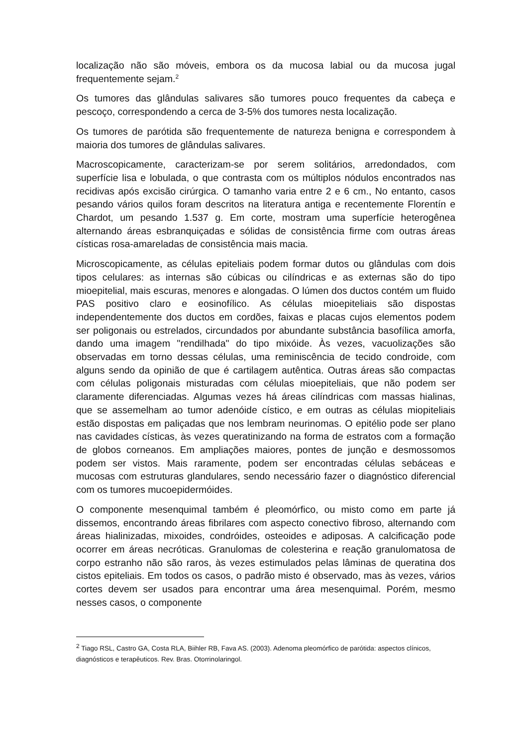localização não são móveis, embora os da mucosa labial ou da mucosa jugal frequentemente sejam.<sup>2</sup>
Os tumores das glândulas salivares são tumores pouco frequentes da cabeça e pescoço, correspondendo a cerca de 3-5% dos tumores nesta localização.
Os tumores de parótida são frequentemente de natureza benigna e correspondem à maioria dos tumores de glândulas salivares.
Macroscopicamente, caracterizam-se por serem solitários, arredondados, com superfície lisa e lobulada, o que contrasta com os múltiplos nódulos encontrados nas recidivas após excisão cirúrgica. O tamanho varia entre 2 e 6 cm., No entanto, casos pesando vários quilos foram descritos na literatura antiga e recentemente Florentín e Chardot, um pesando 1.537 g. Em corte, mostram uma superfície heterogênea alternando áreas esbranquiçadas e sólidas de consistência firme com outras áreas císticas rosa-amareladas de consistência mais macia.
Microscopicamente, as células epiteliais podem formar dutos ou glândulas com dois tipos celulares: as internas são cúbicas ou cilíndricas e as externas são do tipo mioepitelial, mais escuras, menores e alongadas. O lúmen dos ductos contém um fluido PAS positivo claro e eosinofílico. As células mioepiteliais são dispostas independentemente dos ductos em cordões, faixas e placas cujos elementos podem ser poligonais ou estrelados, circundados por abundante substância basofílica amorfa, dando uma imagem "rendilhada" do tipo mixóide. Às vezes, vacuolizações são observadas em torno dessas células, uma reminiscência de tecido condroide, com alguns sendo da opinião de que é cartilagem autêntica. Outras áreas são compactas com células poligonais misturadas com células mioepiteliais, que não podem ser claramente diferenciadas. Algumas vezes há áreas cilíndricas com massas hialinas, que se assemelham ao tumor adenóide cístico, e em outras as células miopiteliais estão dispostas em paliçadas que nos lembram neurinomas. O epitélio pode ser plano nas cavidades císticas, às vezes queratinizando na forma de estratos com a formação de globos corneanos. Em ampliações maiores, pontes de junção e desmossomos podem ser vistos. Mais raramente, podem ser encontradas células sebáceas e mucosas com estruturas glandulares, sendo necessário fazer o diagnóstico diferencial com os tumores mucoepidermóides.
O componente mesenquimal também é pleomórfico, ou misto como em parte já dissemos, encontrando áreas fibrilares com aspecto conectivo fibroso, alternando com áreas hialinizadas, mixoides, condróides, osteoides e adiposas. A calcificação pode ocorrer em áreas necróticas. Granulomas de colesterina e reação granulomatosa de corpo estranho não são raros, às vezes estimulados pelas lâminas de queratina dos cistos epiteliais. Em todos os casos, o padrão misto é observado, mas às vezes, vários cortes devem ser usados para encontrar uma área mesenquimal. Porém, mesmo nesses casos, o componente
<sup>2</sup> Tiago RSL, Castro GA, Costa RLA, Biihler RB, Fava AS. (2003). Adenoma pleomórfico de parótida: aspectos clínicos, diagnósticos e terapêuticos. Rev. Bras. Otorrinolaringol.